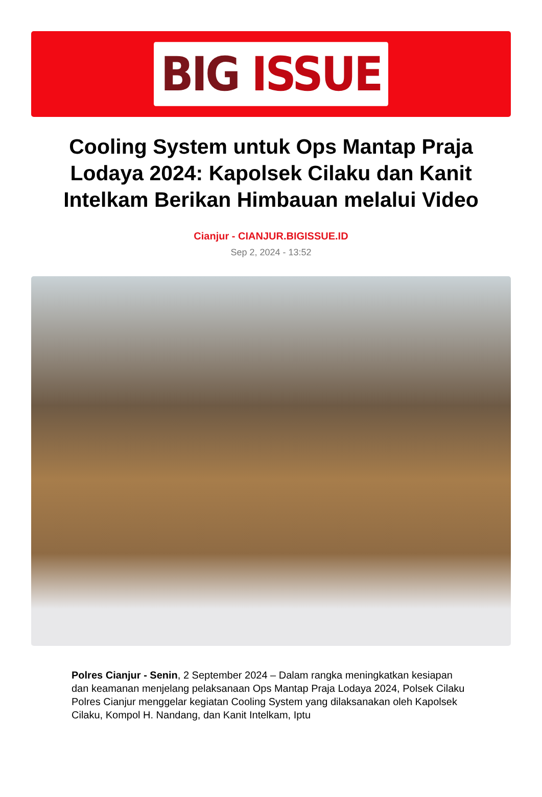BIG ISSUE
Cooling System untuk Ops Mantap Praja Lodaya 2024: Kapolsek Cilaku dan Kanit Intelkam Berikan Himbauan melalui Video
Cianjur - CIANJUR.BIGISSUE.ID
Sep 2, 2024 - 13:52
Polres Cianjur - Senin, 2 September 2024 – Dalam rangka meningkatkan kesiapan dan keamanan menjelang pelaksanaan Ops Mantap Praja Lodaya 2024, Polsek Cilaku Polres Cianjur menggelar kegiatan Cooling System yang dilaksanakan oleh Kapolsek Cilaku, Kompol H. Nandang, dan Kanit Intelkam, Iptu